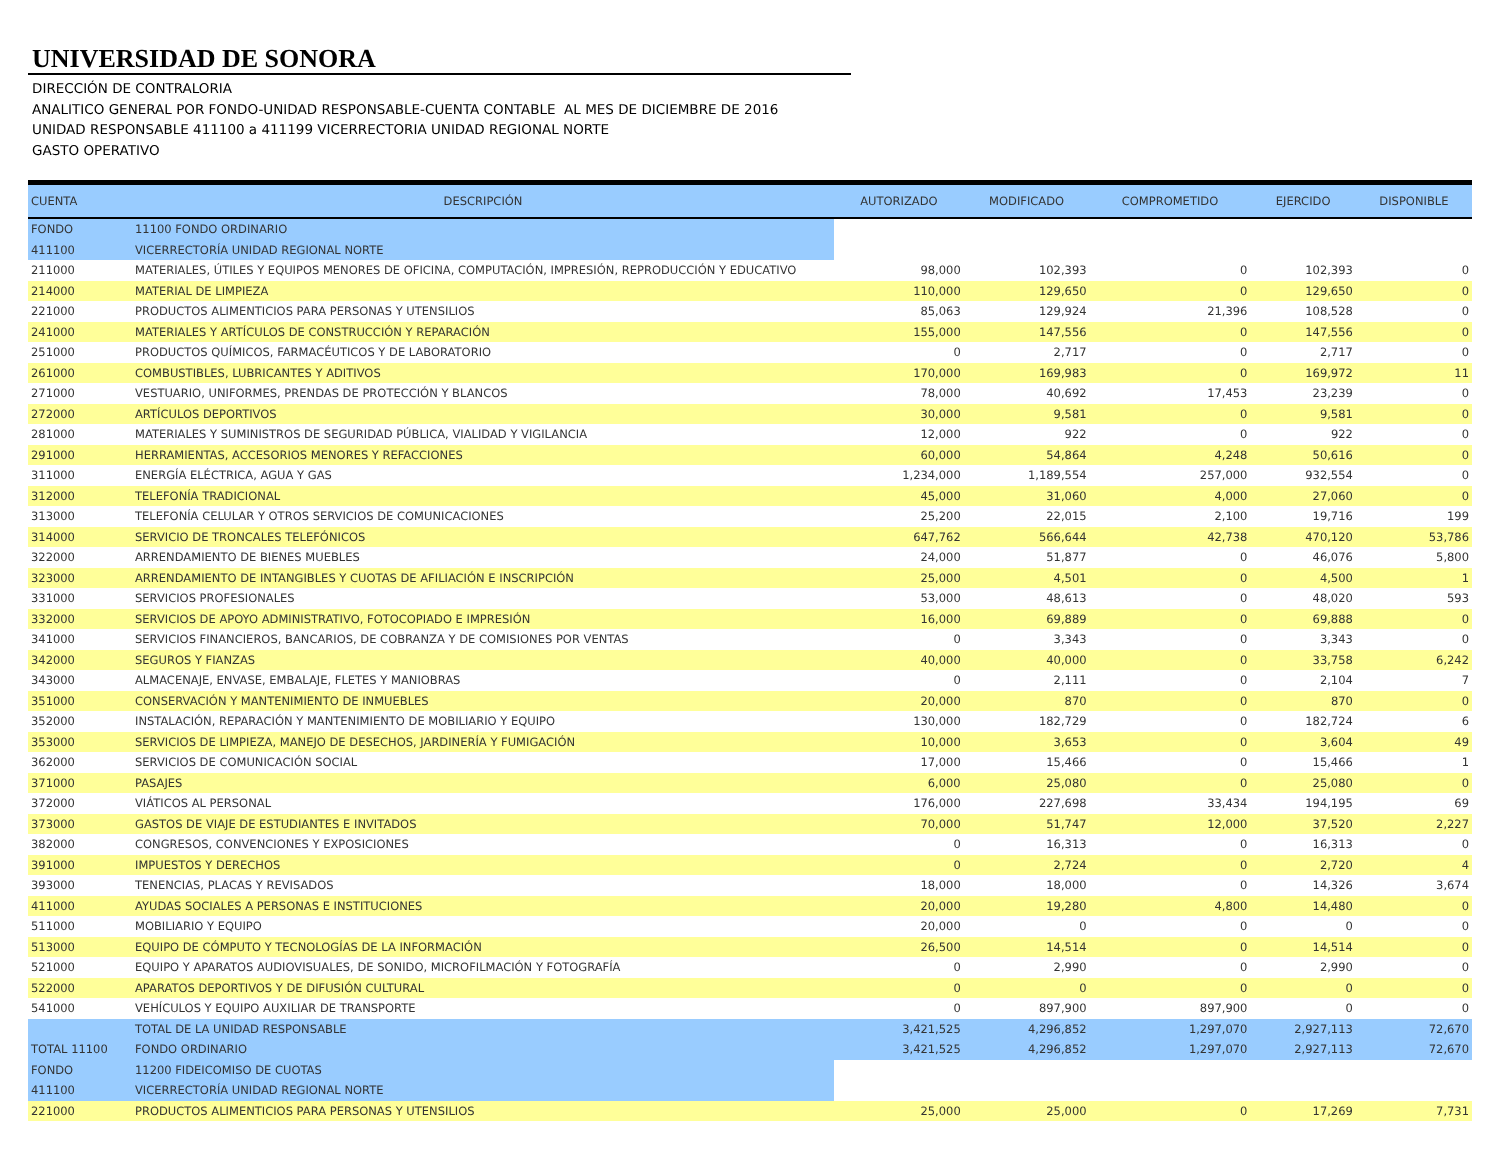UNIVERSIDAD DE SONORA
DIRECCIÓN DE CONTRALORIA
ANALITICO GENERAL POR FONDO-UNIDAD RESPONSABLE-CUENTA CONTABLE AL MES DE DICIEMBRE DE 2016
UNIDAD RESPONSABLE 411100 a 411199 VICERRECTORIA UNIDAD REGIONAL NORTE
GASTO OPERATIVO
| CUENTA | DESCRIPCIÓN | AUTORIZADO | MODIFICADO | COMPROMETIDO | EJERCIDO | DISPONIBLE |
| --- | --- | --- | --- | --- | --- | --- |
| FONDO | 11100 FONDO ORDINARIO | | | | | |
| 411100 | VICERRECTORÍA UNIDAD REGIONAL NORTE | | | | | |
| 211000 | MATERIALES, ÚTILES Y EQUIPOS MENORES DE OFICINA, COMPUTACIÓN, IMPRESIÓN, REPRODUCCIÓN Y EDUCATIVO | 98,000 | 102,393 | 0 | 102,393 | 0 |
| 214000 | MATERIAL DE LIMPIEZA | 110,000 | 129,650 | 0 | 129,650 | 0 |
| 221000 | PRODUCTOS ALIMENTICIOS PARA PERSONAS Y UTENSILIOS | 85,063 | 129,924 | 21,396 | 108,528 | 0 |
| 241000 | MATERIALES Y ARTÍCULOS DE CONSTRUCCIÓN Y REPARACIÓN | 155,000 | 147,556 | 0 | 147,556 | 0 |
| 251000 | PRODUCTOS QUÍMICOS, FARMACÉUTICOS Y DE LABORATORIO | 0 | 2,717 | 0 | 2,717 | 0 |
| 261000 | COMBUSTIBLES, LUBRICANTES Y ADITIVOS | 170,000 | 169,983 | 0 | 169,972 | 11 |
| 271000 | VESTUARIO, UNIFORMES, PRENDAS DE PROTECCIÓN Y BLANCOS | 78,000 | 40,692 | 17,453 | 23,239 | 0 |
| 272000 | ARTÍCULOS DEPORTIVOS | 30,000 | 9,581 | 0 | 9,581 | 0 |
| 281000 | MATERIALES Y SUMINISTROS DE SEGURIDAD PÚBLICA, VIALIDAD Y VIGILANCIA | 12,000 | 922 | 0 | 922 | 0 |
| 291000 | HERRAMIENTAS, ACCESORIOS MENORES Y REFACCIONES | 60,000 | 54,864 | 4,248 | 50,616 | 0 |
| 311000 | ENERGÍA ELÉCTRICA, AGUA Y GAS | 1,234,000 | 1,189,554 | 257,000 | 932,554 | 0 |
| 312000 | TELEFONÍA TRADICIONAL | 45,000 | 31,060 | 4,000 | 27,060 | 0 |
| 313000 | TELEFONÍA CELULAR Y OTROS SERVICIOS DE COMUNICACIONES | 25,200 | 22,015 | 2,100 | 19,716 | 199 |
| 314000 | SERVICIO DE TRONCALES TELEFÓNICOS | 647,762 | 566,644 | 42,738 | 470,120 | 53,786 |
| 322000 | ARRENDAMIENTO DE BIENES MUEBLES | 24,000 | 51,877 | 0 | 46,076 | 5,800 |
| 323000 | ARRENDAMIENTO DE INTANGIBLES Y CUOTAS DE AFILIACIÓN E INSCRIPCIÓN | 25,000 | 4,501 | 0 | 4,500 | 1 |
| 331000 | SERVICIOS PROFESIONALES | 53,000 | 48,613 | 0 | 48,020 | 593 |
| 332000 | SERVICIOS DE APOYO ADMINISTRATIVO, FOTOCOPIADO E IMPRESIÓN | 16,000 | 69,889 | 0 | 69,888 | 0 |
| 341000 | SERVICIOS FINANCIEROS, BANCARIOS, DE COBRANZA Y DE COMISIONES POR VENTAS | 0 | 3,343 | 0 | 3,343 | 0 |
| 342000 | SEGUROS Y FIANZAS | 40,000 | 40,000 | 0 | 33,758 | 6,242 |
| 343000 | ALMACENAJE, ENVASE, EMBALAJE, FLETES Y MANIOBRAS | 0 | 2,111 | 0 | 2,104 | 7 |
| 351000 | CONSERVACIÓN Y MANTENIMIENTO DE INMUEBLES | 20,000 | 870 | 0 | 870 | 0 |
| 352000 | INSTALACIÓN, REPARACIÓN Y MANTENIMIENTO DE MOBILIARIO Y EQUIPO | 130,000 | 182,729 | 0 | 182,724 | 6 |
| 353000 | SERVICIOS DE LIMPIEZA, MANEJO DE DESECHOS, JARDINERÍA Y FUMIGACIÓN | 10,000 | 3,653 | 0 | 3,604 | 49 |
| 362000 | SERVICIOS DE COMUNICACIÓN SOCIAL | 17,000 | 15,466 | 0 | 15,466 | 1 |
| 371000 | PASAJES | 6,000 | 25,080 | 0 | 25,080 | 0 |
| 372000 | VIÁTICOS AL PERSONAL | 176,000 | 227,698 | 33,434 | 194,195 | 69 |
| 373000 | GASTOS DE VIAJE DE ESTUDIANTES E INVITADOS | 70,000 | 51,747 | 12,000 | 37,520 | 2,227 |
| 382000 | CONGRESOS, CONVENCIONES Y EXPOSICIONES | 0 | 16,313 | 0 | 16,313 | 0 |
| 391000 | IMPUESTOS Y DERECHOS | 0 | 2,724 | 0 | 2,720 | 4 |
| 393000 | TENENCIAS, PLACAS Y REVISADOS | 18,000 | 18,000 | 0 | 14,326 | 3,674 |
| 411000 | AYUDAS SOCIALES A PERSONAS E INSTITUCIONES | 20,000 | 19,280 | 4,800 | 14,480 | 0 |
| 511000 | MOBILIARIO Y EQUIPO | 20,000 | 0 | 0 | 0 | 0 |
| 513000 | EQUIPO DE CÓMPUTO Y TECNOLOGÍAS DE LA INFORMACIÓN | 26,500 | 14,514 | 0 | 14,514 | 0 |
| 521000 | EQUIPO Y APARATOS AUDIOVISUALES, DE SONIDO, MICROFILMACIÓN Y FOTOGRAFÍA | 0 | 2,990 | 0 | 2,990 | 0 |
| 522000 | APARATOS DEPORTIVOS Y DE DIFUSIÓN CULTURAL | 0 | 0 | 0 | 0 | 0 |
| 541000 | VEHÍCULOS Y EQUIPO AUXILIAR DE TRANSPORTE | 0 | 897,900 | 897,900 | 0 | 0 |
| | TOTAL DE LA UNIDAD RESPONSABLE | 3,421,525 | 4,296,852 | 1,297,070 | 2,927,113 | 72,670 |
| TOTAL 11100 | FONDO ORDINARIO | 3,421,525 | 4,296,852 | 1,297,070 | 2,927,113 | 72,670 |
| FONDO | 11200 FIDEICOMISO DE CUOTAS | | | | | |
| 411100 | VICERRECTORÍA UNIDAD REGIONAL NORTE | | | | | |
| 221000 | PRODUCTOS ALIMENTICIOS PARA PERSONAS Y UTENSILIOS | 25,000 | 25,000 | 0 | 17,269 | 7,731 |